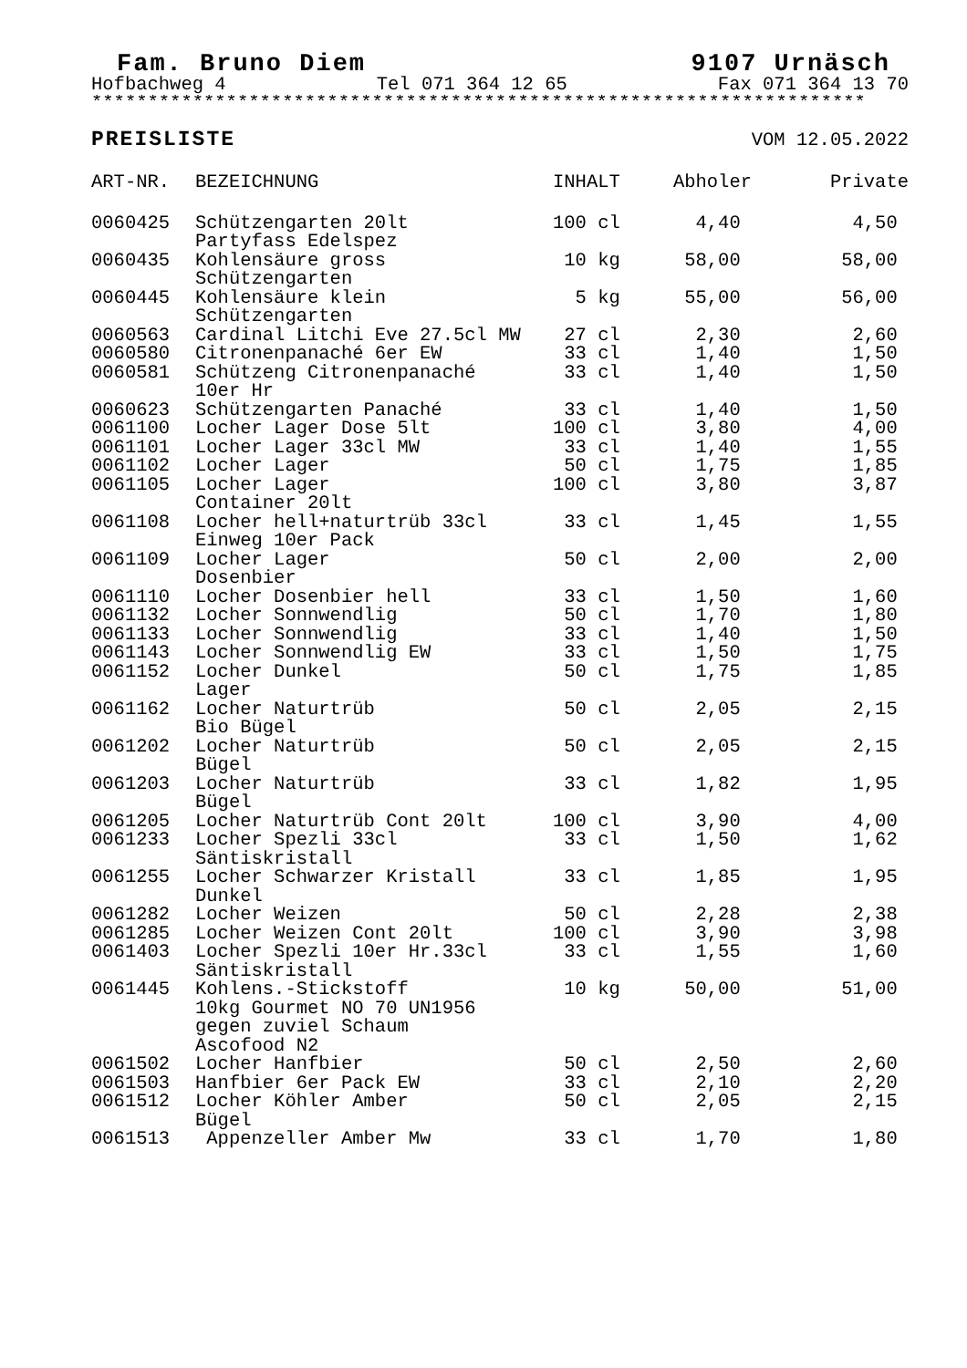Fam. Bruno Diem 9107 Urnäsch
Hofbachweg 4 Tel 071 364 12 65 Fax 071 364 13 70
*********************************************************************
PREISLISTE VOM 12.05.2022
| ART-NR. | BEZEICHNUNG | INHALT | Abholer | Private |
| --- | --- | --- | --- | --- |
| 0060425 | Schützengarten 20lt Partyfass Edelspez | 100 cl | 4,40 | 4,50 |
| 0060435 | Kohlensäure gross Schützengarten | 10 kg | 58,00 | 58,00 |
| 0060445 | Kohlensäure klein Schützengarten | 5 kg | 55,00 | 56,00 |
| 0060563 | Cardinal Litchi Eve 27.5cl MW | 27 cl | 2,30 | 2,60 |
| 0060580 | Citronenpanaché 6er EW | 33 cl | 1,40 | 1,50 |
| 0060581 | Schützeng Citronenpanaché 10er Hr | 33 cl | 1,40 | 1,50 |
| 0060623 | Schützengarten Panaché | 33 cl | 1,40 | 1,50 |
| 0061100 | Locher Lager Dose 5lt | 100 cl | 3,80 | 4,00 |
| 0061101 | Locher Lager 33cl MW | 33 cl | 1,40 | 1,55 |
| 0061102 | Locher Lager | 50 cl | 1,75 | 1,85 |
| 0061105 | Locher Lager Container 20lt | 100 cl | 3,80 | 3,87 |
| 0061108 | Locher hell+naturtrüb 33cl Einweg 10er Pack | 33 cl | 1,45 | 1,55 |
| 0061109 | Locher Lager Dosenbier | 50 cl | 2,00 | 2,00 |
| 0061110 | Locher Dosenbier hell | 33 cl | 1,50 | 1,60 |
| 0061132 | Locher Sonnwendlig | 50 cl | 1,70 | 1,80 |
| 0061133 | Locher Sonnwendlig | 33 cl | 1,40 | 1,50 |
| 0061143 | Locher Sonnwendlig EW | 33 cl | 1,50 | 1,75 |
| 0061152 | Locher Dunkel Lager | 50 cl | 1,75 | 1,85 |
| 0061162 | Locher Naturtrüb Bio Bügel | 50 cl | 2,05 | 2,15 |
| 0061202 | Locher Naturtrüb Bügel | 50 cl | 2,05 | 2,15 |
| 0061203 | Locher Naturtrüb Bügel | 33 cl | 1,82 | 1,95 |
| 0061205 | Locher Naturtrüb Cont 20lt | 100 cl | 3,90 | 4,00 |
| 0061233 | Locher Spezli 33cl Säntiskristall | 33 cl | 1,50 | 1,62 |
| 0061255 | Locher Schwarzer Kristall Dunkel | 33 cl | 1,85 | 1,95 |
| 0061282 | Locher Weizen | 50 cl | 2,28 | 2,38 |
| 0061285 | Locher Weizen Cont 20lt | 100 cl | 3,90 | 3,98 |
| 0061403 | Locher Spezli 10er Hr.33cl Säntiskristall | 33 cl | 1,55 | 1,60 |
| 0061445 | Kohlens.-Stickstoff 10kg Gourmet NO 70 UN1956 gegen zuviel Schaum Ascofood N2 | 10 kg | 50,00 | 51,00 |
| 0061502 | Locher Hanfbier | 50 cl | 2,50 | 2,60 |
| 0061503 | Hanfbier 6er Pack EW | 33 cl | 2,10 | 2,20 |
| 0061512 | Locher Köhler Amber Bügel | 50 cl | 2,05 | 2,15 |
| 0061513 | Appenzeller Amber Mw | 33 cl | 1,70 | 1,80 |